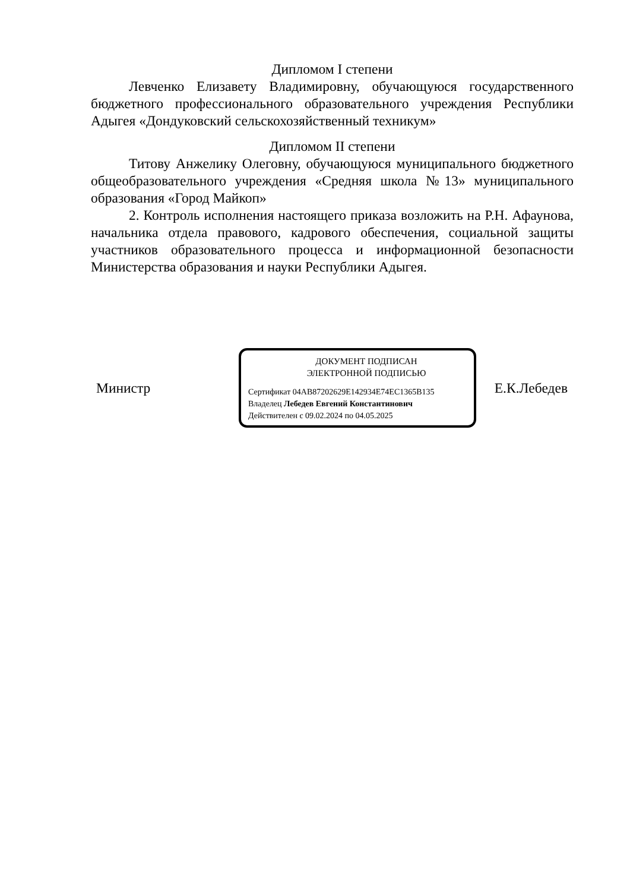Дипломом I степени
Левченко Елизавету Владимировну, обучающуюся государственного бюджетного профессионального образовательного учреждения Республики Адыгея «Дондуковский сельскохозяйственный техникум»
Дипломом II степени
Титову Анжелику Олеговну, обучающуюся муниципального бюджетного общеобразовательного учреждения «Средняя школа №13» муниципального образования «Город Майкоп»
2. Контроль исполнения настоящего приказа возложить на Р.Н. Афаунова, начальника отдела правового, кадрового обеспечения, социальной защиты участников образовательного процесса и информационной безопасности Министерства образования и науки Республики Адыгея.
Министр
ДОКУМЕНТ ПОДПИСАН
ЭЛЕКТРОННОЙ ПОДПИСЬЮ
Сертификат 04AB87202629E142934E74EC1365B135
Владелец Лебедев Евгений Константинович
Действителен с 09.02.2024 по 04.05.2025
Е.К.Лебедев